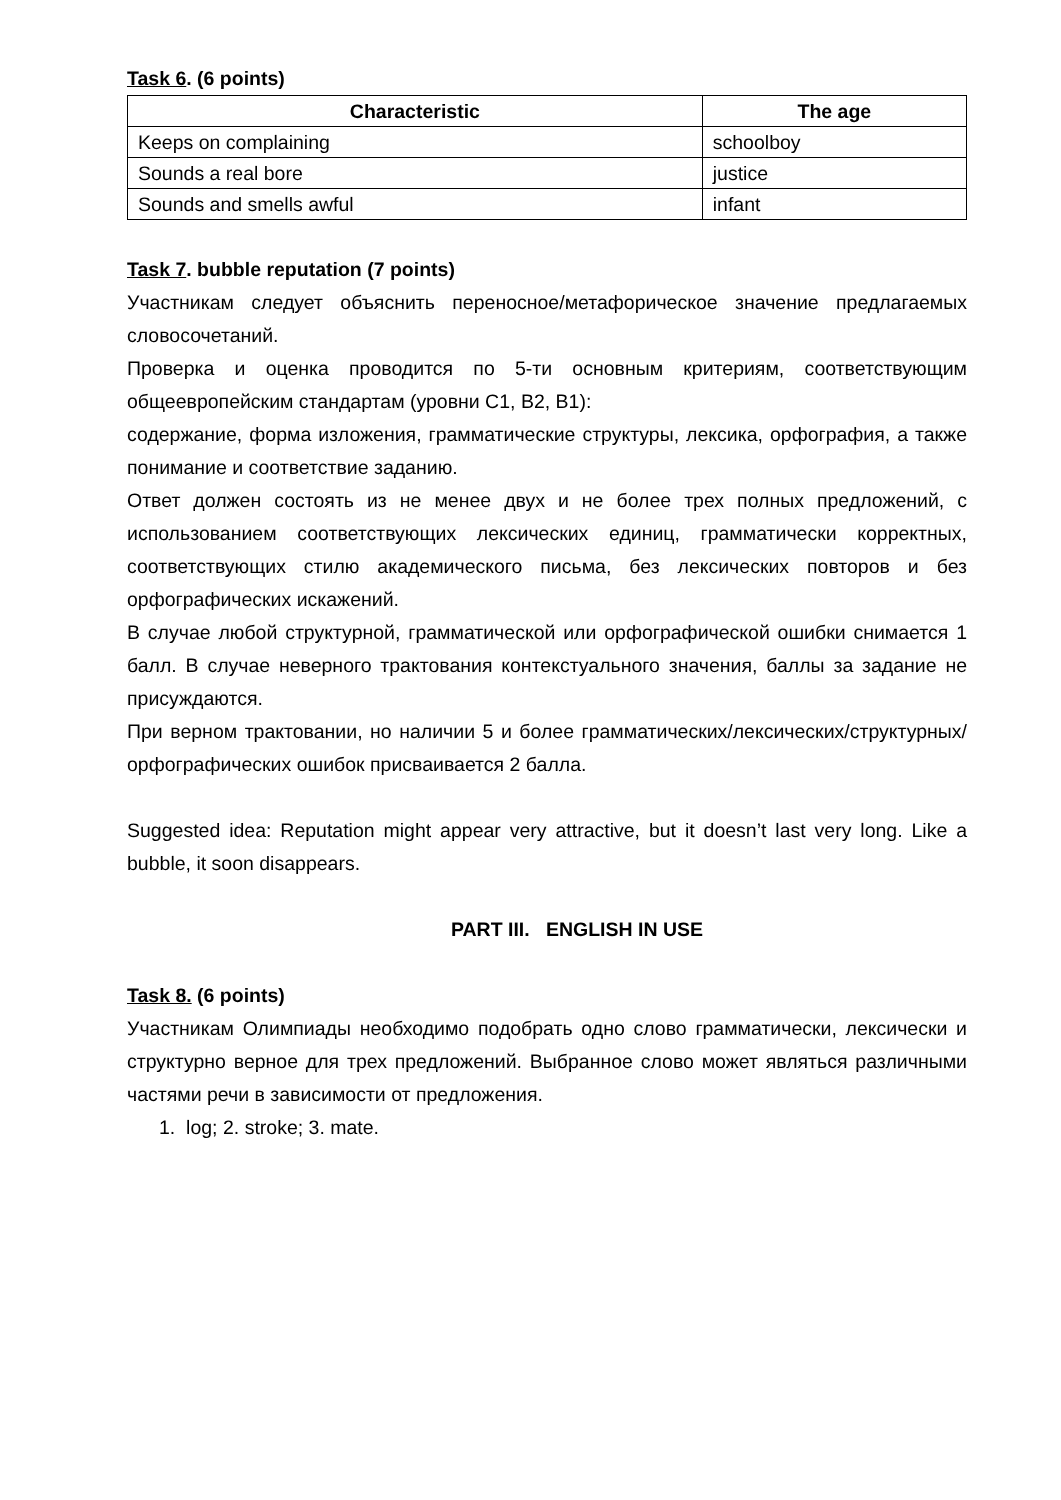Task 6. (6 points)
| Characteristic | The age |
| --- | --- |
| Keeps on complaining | schoolboy |
| Sounds a real bore | justice |
| Sounds and smells awful | infant |
Task 7. bubble reputation (7 points)
Участникам следует объяснить переносное/метафорическое значение предлагаемых словосочетаний.
Проверка и оценка проводится по 5-ти основным критериям, соответствующим общеевропейским стандартам (уровни С1, В2, В1):
содержание, форма изложения, грамматические структуры, лексика, орфография, а также понимание и соответствие заданию.
Ответ должен состоять из не менее двух и не более трех полных предложений, с использованием соответствующих лексических единиц, грамматически корректных, соответствующих стилю академического письма, без лексических повторов и без орфографических искажений.
В случае любой структурной, грамматической или орфографической ошибки снимается 1 балл. В случае неверного трактования контекстуального значения, баллы за задание не присуждаются.
При верном трактовании, но наличии 5 и более грамматических/лексических/структурных/орфографических ошибок присваивается 2 балла.
Suggested idea: Reputation might appear very attractive, but it doesn’t last very long. Like a bubble, it soon disappears.
PART III. ENGLISH IN USE
Task 8. (6 points)
Участникам Олимпиады необходимо подобрать одно слово грамматически, лексически и структурно верное для трех предложений. Выбранное слово может являться различными частями речи в зависимости от предложения.
1. log; 2. stroke; 3. mate.